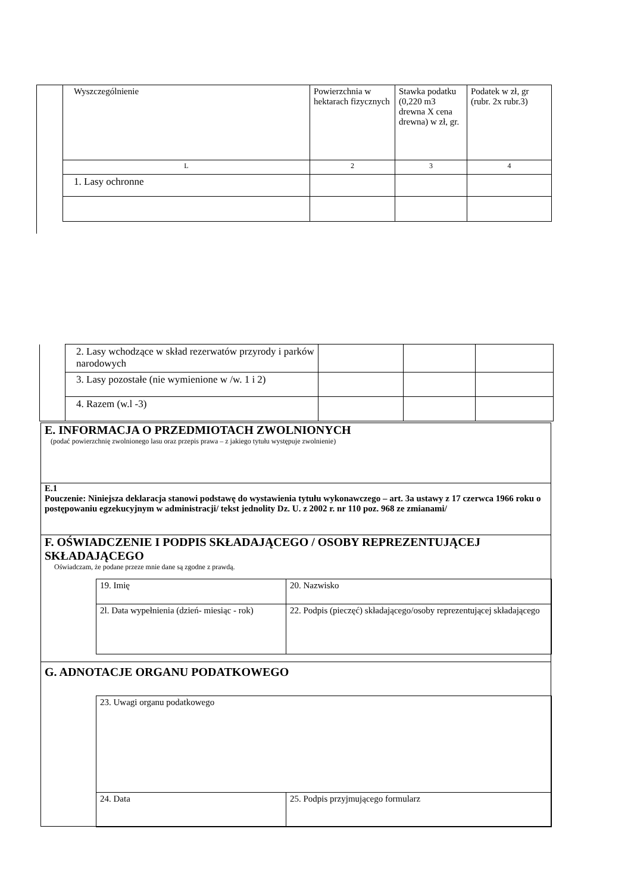| Wyszczególnienie | Powierzchnia w hektarach fizycznych | Stawka podatku (0,220 m3 drewna X cena drewna) w zł, gr. | Podatek w zł, gr (rubr. 2x rubr.3) |
| L | 2 | 3 | 4 |
| 1. Lasy ochronne | | | |
| | 2. Lasy wchodzące w skład rezerwatów przyrody i parków narodowych | | | |
| | 3. Lasy pozostałe (nie wymienione w /w. 1 i 2) | | | |
| | 4. Razem (w.l -3) | | | |
E. INFORMACJA O PRZEDMIOTACH ZWOLNIONYCH
(podać powierzchnię zwolnionego lasu oraz przepis prawa – z jakiego tytułu występuje zwolnienie)
E.1
Pouczenie: Niniejsza deklaracja stanowi podstawę do wystawienia tytułu wykonawczego – art. 3a ustawy z 17 czerwca 1966 roku o postępowaniu egzekucyjnym w administracji/ tekst jednolity Dz. U. z 2002 r. nr 110 poz. 968 ze zmianami/
F. OŚWIADCZENIE I PODPIS SKŁADAJĄCEGO / OSOBY REPREZENTUJĄCEJ SKŁADAJĄCEGO
Oświadczam, że podane przeze mnie dane są zgodne z prawdą.
| 19. Imię | 20. Nazwisko |
| 2l. Data wypełnienia (dzień- miesiąc - rok) | 22. Podpis (pieczęć) składającego/osoby reprezentującej składającego |
G. ADNOTACJE ORGANU PODATKOWEGO
| 23. Uwagi organu podatkowego | |
| 24. Data | 25. Podpis przyjmującego formularz |